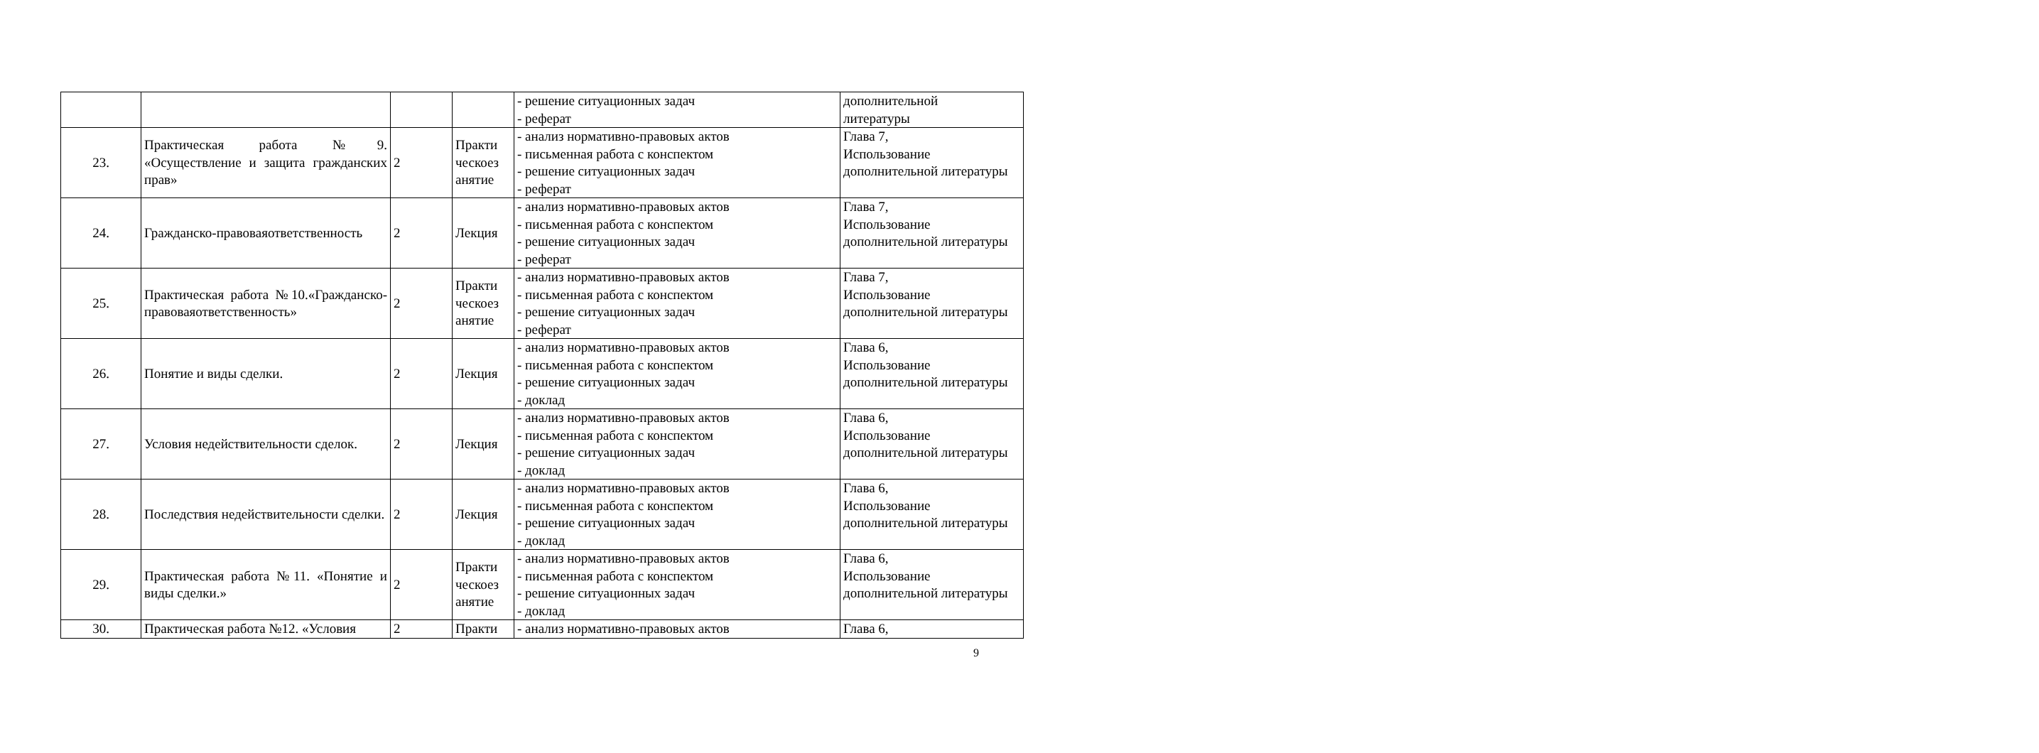| | | | | - решение ситуационных задач - реферат | дополнительной литературы |
| 23. | Практическая работа №9. «Осуществление и защита гражданских прав» | 2 | Практи ческоез анятие | - анализ нормативно-правовых актов - письменная работа с конспектом - решение ситуационных задач - реферат | Глава 7, Использование дополнительной литературы |
| 24. | Гражданско-правоваяответственность | 2 | Лекция | - анализ нормативно-правовых актов - письменная работа с конспектом - решение ситуационных задач - реферат | Глава 7, Использование дополнительной литературы |
| 25. | Практическая работа №10.«Гражданско-правоваяответственность» | 2 | Практи ческоез анятие | - анализ нормативно-правовых актов - письменная работа с конспектом - решение ситуационных задач - реферат | Глава 7, Использование дополнительной литературы |
| 26. | Понятие и виды сделки. | 2 | Лекция | - анализ нормативно-правовых актов - письменная работа с конспектом - решение ситуационных задач - доклад | Глава 6, Использование дополнительной литературы |
| 27. | Условия недействительности сделок. | 2 | Лекция | - анализ нормативно-правовых актов - письменная работа с конспектом - решение ситуационных задач - доклад | Глава 6, Использование дополнительной литературы |
| 28. | Последствия недействительности сделки. | 2 | Лекция | - анализ нормативно-правовых актов - письменная работа с конспектом - решение ситуационных задач - доклад | Глава 6, Использование дополнительной литературы |
| 29. | Практическая работа №11. «Понятие и виды сделки.» | 2 | Практи ческоез анятие | - анализ нормативно-правовых актов - письменная работа с конспектом - решение ситуационных задач - доклад | Глава 6, Использование дополнительной литературы |
| 30. | Практическая работа №12. «Условия | 2 | Практи | - анализ нормативно-правовых актов | Глава 6, |
9